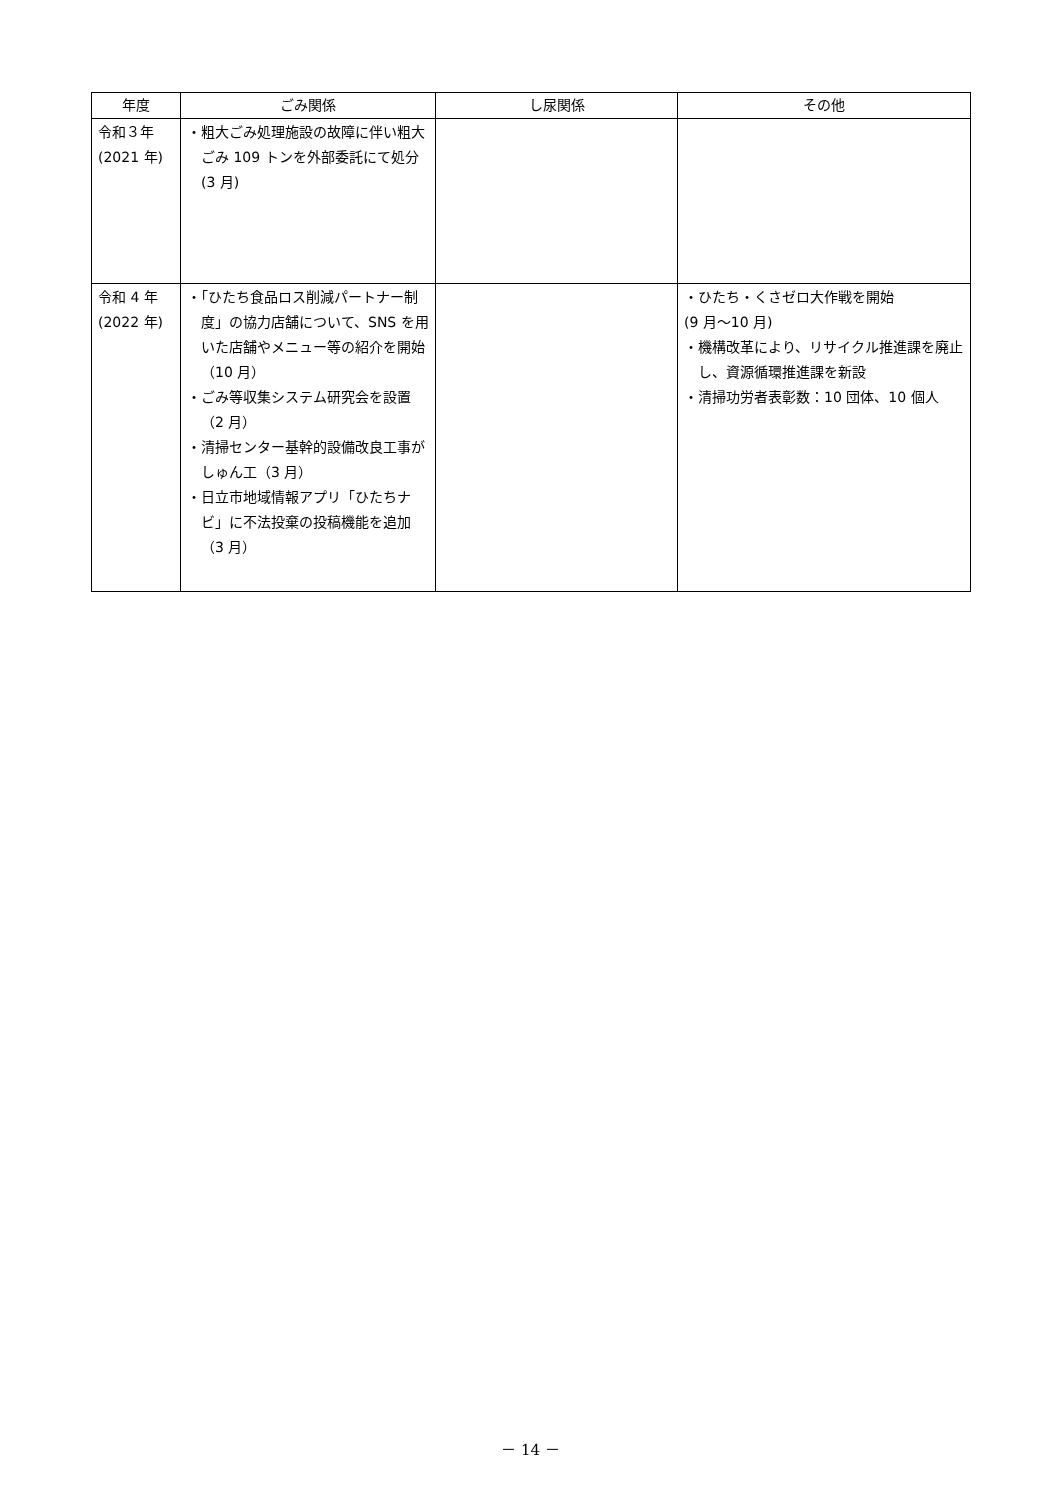| 年度 | ごみ関係 | し尿関係 | その他 |
| --- | --- | --- | --- |
| 令和３年 (2021 年) | ・粗大ごみ処理施設の故障に伴い粗大ごみ 109 トンを外部委託にて処分(3 月) | | |
| 令和 4 年 (2022 年) | ・「ひたち食品ロス削減パートナー制度」の協力店舗について、SNS を用いた店舗やメニュー等の紹介を開始（10 月） ・ごみ等収集システム研究会を設置（2 月） ・清掃センター基幹的設備改良工事がしゅん工（3 月） ・日立市地域情報アプリ「ひたちナビ」に不法投棄の投稿機能を追加（3 月） | | ・ひたち・くさゼロ大作戦を開始 (9 月～10 月) ・機構改革により、リサイクル推進課を廃止し、資源循環推進課を新設 ・清掃功労者表彰数：10 団体、10 個人 |
－ 14 －